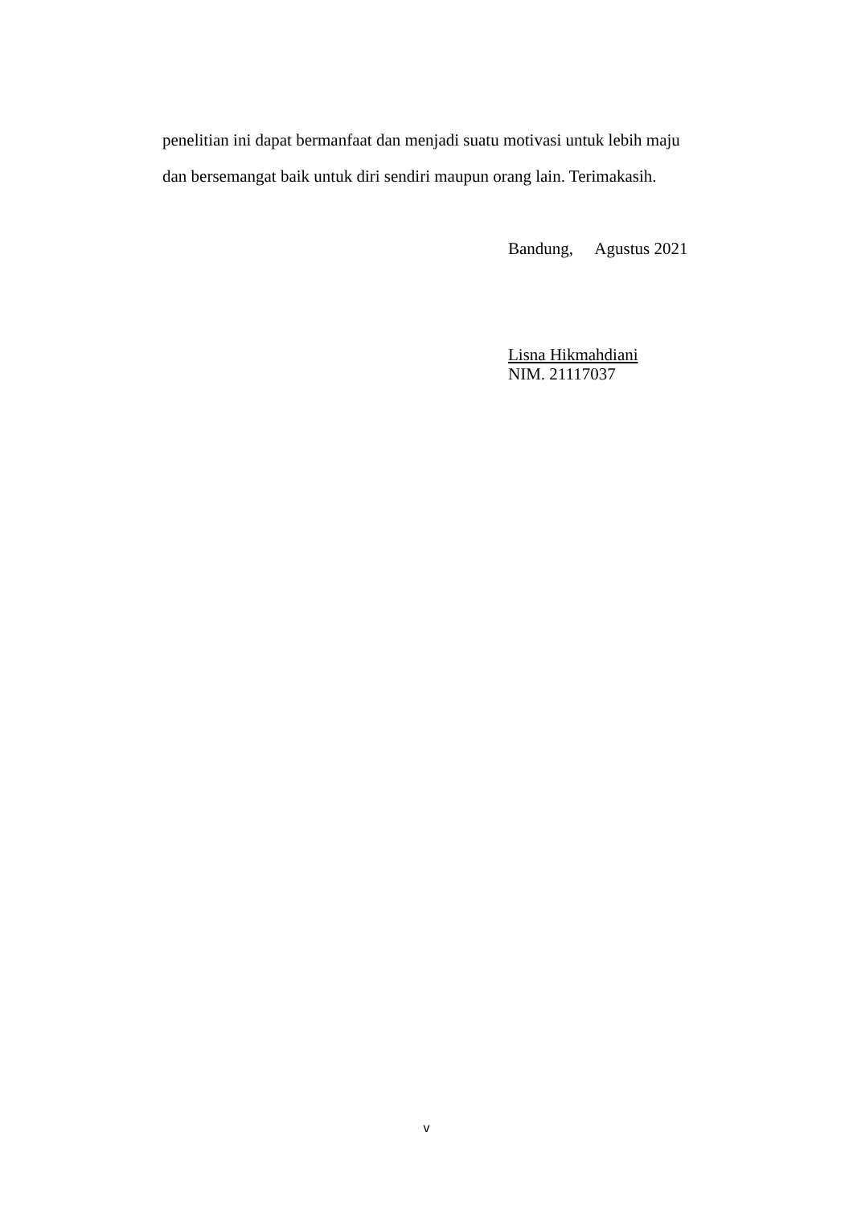penelitian ini dapat bermanfaat dan menjadi suatu motivasi untuk lebih maju dan bersemangat baik untuk diri sendiri maupun orang lain. Terimakasih.
Bandung, Agustus 2021
Lisna Hikmahdiani
NIM. 21117037
v